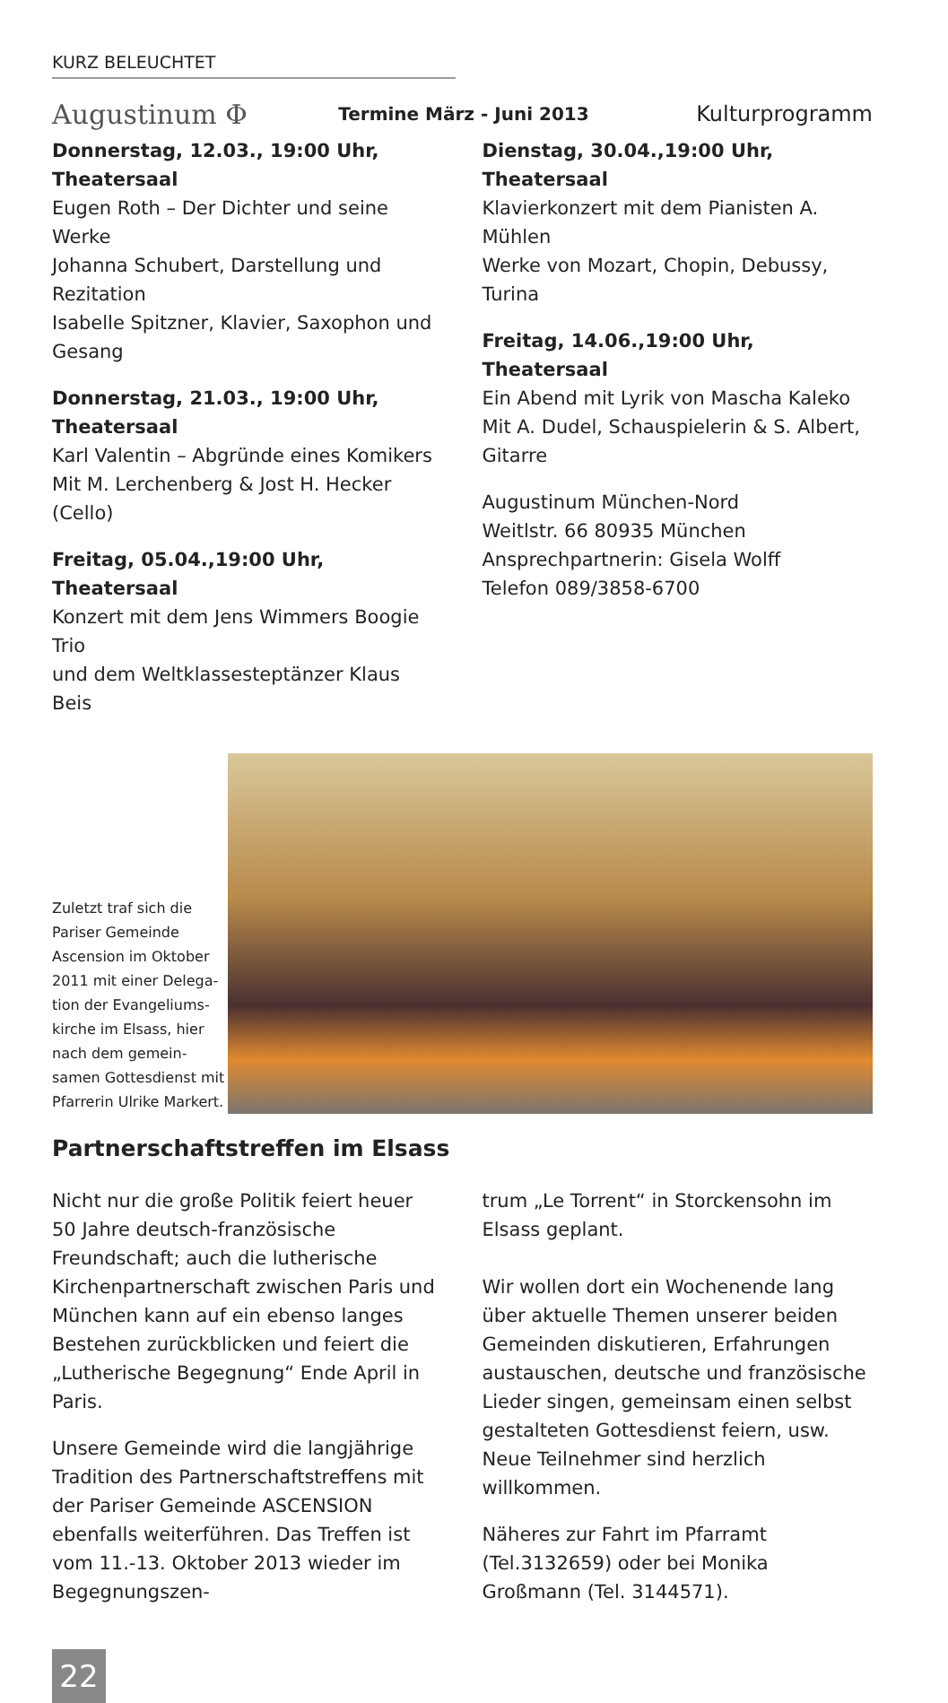KURZ BELEUCHTET
Augustinum Φ
Termine März - Juni 2013
Kulturprogramm
Donnerstag, 12.03., 19:00 Uhr, Theatersaal
Eugen Roth – Der Dichter und seine Werke
Johanna Schubert, Darstellung und Rezitation
Isabelle Spitzner, Klavier, Saxophon und Gesang
Donnerstag, 21.03., 19:00 Uhr, Theatersaal
Karl Valentin – Abgründe eines Komikers
Mit M. Lerchenberg & Jost H. Hecker (Cello)
Freitag, 05.04.,19:00 Uhr, Theatersaal
Konzert mit dem Jens Wimmers Boogie Trio
und dem Weltklassesteptänzer Klaus Beis
Dienstag, 30.04.,19:00 Uhr, Theatersaal
Klavierkonzert mit dem Pianisten A. Mühlen
Werke von Mozart, Chopin, Debussy, Turina
Freitag, 14.06.,19:00 Uhr, Theatersaal
Ein Abend mit Lyrik von Mascha Kaleko
Mit A. Dudel, Schauspielerin & S. Albert, Gitarre
Augustinum München-Nord
Weitlstr. 66 80935 München
Ansprechpartnerin: Gisela Wolff
Telefon 089/3858-6700
Zuletzt traf sich die Pariser Gemeinde Ascension im Oktober 2011 mit einer Delega-tion der Evangeliums-kirche im Elsass, hier nach dem gemein-samen Gottesdienst mit Pfarrerin Ulrike Markert.
Partnerschaftstreffen im Elsass
Nicht nur die große Politik feiert heuer 50 Jahre deutsch-französische Freundschaft; auch die lutherische Kirchenpartnerschaft zwischen Paris und München kann auf ein ebenso langes Bestehen zurückblicken und feiert die „Lutherische Begegnung“ Ende April in Paris.
Unsere Gemeinde wird die langjährige Tradition des Partnerschaftstreffens mit der Pariser Gemeinde ASCENSION ebenfalls weiterführen. Das Treffen ist vom 11.-13. Oktober 2013 wieder im Begegnungszen-
trum „Le Torrent“ in Storckensohn im Elsass geplant.
Wir wollen dort ein Wochenende lang über aktuelle Themen unserer beiden Gemeinden diskutieren, Erfahrungen austauschen, deutsche und französische Lieder singen, gemeinsam einen selbst gestalteten Gottesdienst feiern, usw. Neue Teilnehmer sind herzlich willkommen.
Näheres zur Fahrt im Pfarramt (Tel.3132659) oder bei Monika Großmann (Tel. 3144571).
22